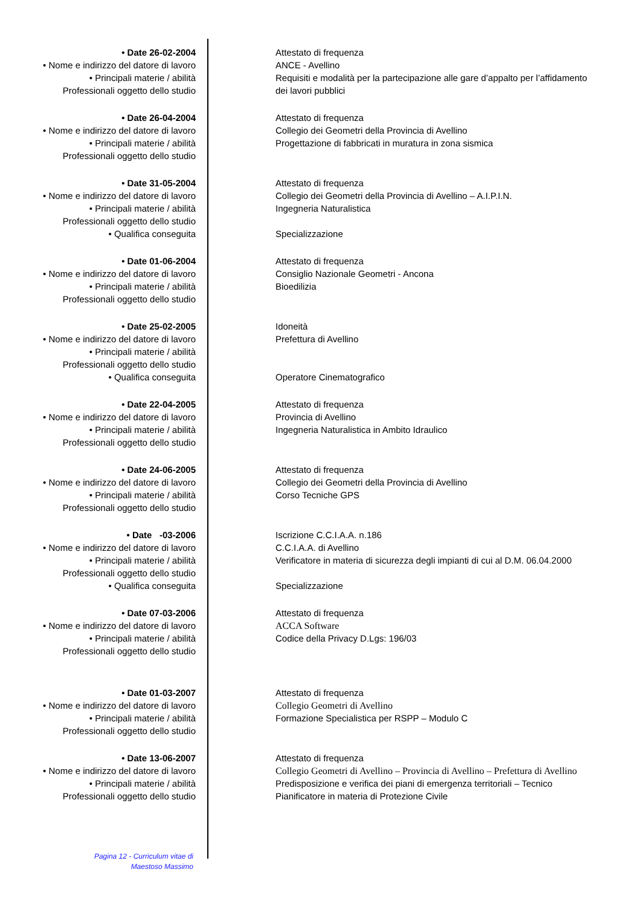• Date 26-02-2004 Attestato di frequenza
• Nome e indirizzo del datore di lavoro
ANCE - Avellino
• Principali materie / abilità Professionali oggetto dello studio
Requisiti e modalità per la partecipazione alle gare d’appalto per l’affidamento dei lavori pubblici
• Date 26-04-2004 Attestato di frequenza
• Nome e indirizzo del datore di lavoro
Collegio dei Geometri della Provincia di Avellino
• Principali materie / abilità Professionali oggetto dello studio
Progettazione di fabbricati in muratura in zona sismica
• Date 31-05-2004 Attestato di frequenza
• Nome e indirizzo del datore di lavoro
Collegio dei Geometri della Provincia di Avellino – A.I.P.I.N.
• Principali materie / abilità Professionali oggetto dello studio
Ingegneria Naturalistica
• Qualifica conseguita Specializzazione
• Date 01-06-2004 Attestato di frequenza
• Nome e indirizzo del datore di lavoro
Consiglio Nazionale Geometri - Ancona
• Principali materie / abilità Professionali oggetto dello studio
Bioedilizia
• Date 25-02-2005 Idoneità
• Nome e indirizzo del datore di lavoro
Prefettura di Avellino
• Principali materie / abilità Professionali oggetto dello studio
• Qualifica conseguita Operatore Cinematografico
• Date 22-04-2005 Attestato di frequenza
• Nome e indirizzo del datore di lavoro
Provincia di Avellino
• Principali materie / abilità Professionali oggetto dello studio
Ingegneria Naturalistica in Ambito Idraulico
• Date 24-06-2005 Attestato di frequenza
• Nome e indirizzo del datore di lavoro
Collegio dei Geometri della Provincia di Avellino
• Principali materie / abilità Professionali oggetto dello studio
Corso Tecniche GPS
• Date -03-2006 Iscrizione C.C.I.A.A. n.186
• Nome e indirizzo del datore di lavoro
C.C.I.A.A. di Avellino
• Principali materie / abilità Professionali oggetto dello studio
Verificatore in materia di sicurezza degli impianti di cui al D.M. 06.04.2000
• Qualifica conseguita Specializzazione
• Date 07-03-2006 Attestato di frequenza
• Nome e indirizzo del datore di lavoro
ACCA Software
• Principali materie / abilità Professionali oggetto dello studio
Codice della Privacy D.Lgs: 196/03
• Date 01-03-2007 Attestato di frequenza
• Nome e indirizzo del datore di lavoro
Collegio Geometri di Avellino
• Principali materie / abilità Professionali oggetto dello studio
Formazione Specialistica per RSPP – Modulo C
• Date 13-06-2007 Attestato di frequenza
• Nome e indirizzo del datore di lavoro
Collegio Geometri di Avellino – Provincia di Avellino – Prefettura di Avellino
• Principali materie / abilità Professionali oggetto dello studio
Predisposizione e verifica dei piani di emergenza territoriali – Tecnico Pianificatore in materia di Protezione Civile
Pagina 12 - Curriculum vitae di
Maestoso Massimo